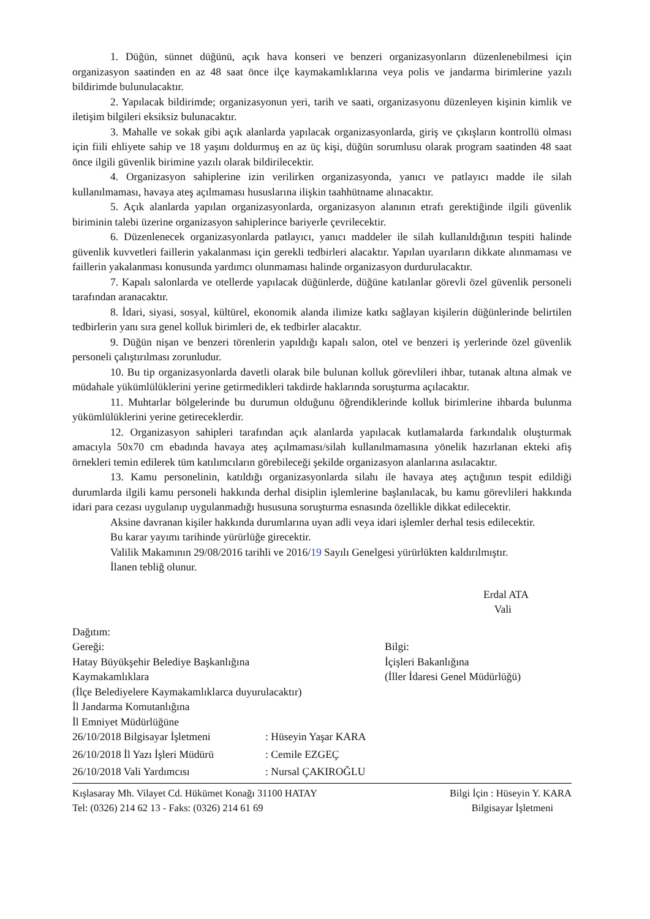1. Düğün, sünnet düğünü, açık hava konseri ve benzeri organizasyonların düzenlenebilmesi için organizasyon saatinden en az 48 saat önce ilçe kaymakamlıklarına veya polis ve jandarma birimlerine yazılı bildirimde bulunulacaktır.
2. Yapılacak bildirimde; organizasyonun yeri, tarih ve saati, organizasyonu düzenleyen kişinin kimlik ve iletişim bilgileri eksiksiz bulunacaktır.
3. Mahalle ve sokak gibi açık alanlarda yapılacak organizasyonlarda, giriş ve çıkışların kontrollü olması için fiili ehliyete sahip ve 18 yaşını doldurmuş en az üç kişi, düğün sorumlusu olarak program saatinden 48 saat önce ilgili güvenlik birimine yazılı olarak bildirilecektir.
4. Organizasyon sahiplerine izin verilirken organizasyonda, yanıcı ve patlayıcı madde ile silah kullanılmaması, havaya ateş açılmaması hususlarına ilişkin taahhütname alınacaktır.
5. Açık alanlarda yapılan organizasyonlarda, organizasyon alanının etrafı gerektiğinde ilgili güvenlik biriminin talebi üzerine organizasyon sahiplerince bariyerle çevrilecektir.
6. Düzenlenecek organizasyonlarda patlayıcı, yanıcı maddeler ile silah kullanıldığının tespiti halinde güvenlik kuvvetleri faillerin yakalanması için gerekli tedbirleri alacaktır. Yapılan uyarıların dikkate alınmaması ve faillerin yakalanması konusunda yardımcı olunmaması halinde organizasyon durdurulacaktır.
7. Kapalı salonlarda ve otellerde yapılacak düğünlerde, düğüne katılanlar görevli özel güvenlik personeli tarafından aranacaktır.
8. İdari, siyasi, sosyal, kültürel, ekonomik alanda ilimize katkı sağlayan kişilerin düğünlerinde belirtilen tedbirlerin yanı sıra genel kolluk birimleri de, ek tedbirler alacaktır.
9. Düğün nişan ve benzeri törenlerin yapıldığı kapalı salon, otel ve benzeri iş yerlerinde özel güvenlik personeli çalıştırılması zorunludur.
10. Bu tip organizasyonlarda davetli olarak bile bulunan kolluk görevlileri ihbar, tutanak altına almak ve müdahale yükümlülüklerini yerine getirmedikleri takdirde haklarında soruşturma açılacaktır.
11. Muhtarlar bölgelerinde bu durumun olduğunu öğrendiklerinde kolluk birimlerine ihbarda bulunma yükümlülüklerini yerine getireceklerdir.
12. Organizasyon sahipleri tarafından açık alanlarda yapılacak kutlamalarda farkındalık oluşturmak amacıyla 50x70 cm ebadında havaya ateş açılmaması/silah kullanılmamasına yönelik hazırlanan ekteki afiş örnekleri temin edilerek tüm katılımcıların görebileceği şekilde organizasyon alanlarına asılacaktır.
13. Kamu personelinin, katıldığı organizasyonlarda silahı ile havaya ateş açtığının tespit edildiği durumlarda ilgili kamu personeli hakkında derhal disiplin işlemlerine başlanılacak, bu kamu görevlileri hakkında idari para cezası uygulanıp uygulanmadığı hususuna soruşturma esnasında özellikle dikkat edilecektir.
Aksine davranan kişiler hakkında durumlarına uyan adli veya idari işlemler derhal tesis edilecektir.
Bu karar yayımı tarihinde yürürlüğe girecektir.
Valilik Makamının 29/08/2016 tarihli ve 2016/19 Sayılı Genelgesi yürürlükten kaldırılmıştır.
İlanen tebliğ olunur.
Erdal ATA
Vali
Dağıtım:
Gereği:
Hatay Büyükşehir Belediye Başkanlığına
Kaymakamlıklara
(İlçe Belediyelere Kaymakamlıklarca duyurulacaktır)
İl Jandarma Komutanlığına
İl Emniyet Müdürlüğüne
Bilgi:
İçişleri Bakanlığına
(İller İdaresi Genel Müdürlüğü)
26/10/2018 Bilgisayar İşletmeni : Hüseyin Yaşar KARA
26/10/2018 İl Yazı İşleri Müdürü : Cemile EZGEÇ
26/10/2018 Vali Yardımcısı : Nursal ÇAKIROĞLU
Kışlasaray Mh. Vilayet Cd. Hükümet Konağı 31100 HATAY Bilgi İçin : Hüseyin Y. KARA
Tel: (0326) 214 62 13 - Faks: (0326) 214 61 69 Bilgisayar İşletmeni